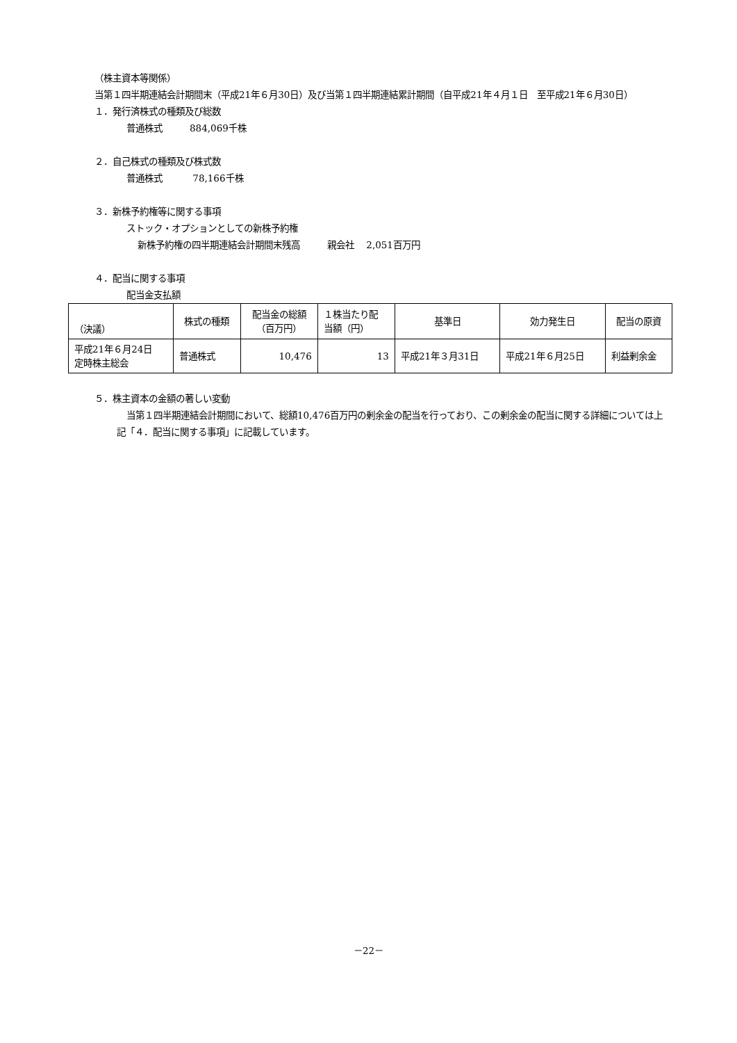（株主資本等関係）
当第１四半期連結会計期間末（平成21年６月30日）及び当第１四半期連結累計期間（自平成21年４月１日　至平成21年６月30日）
１．発行済株式の種類及び総数
普通株式　　　884,069千株
２．自己株式の種類及び株式数
普通株式　　　 78,166千株
３．新株予約権等に関する事項
ストック・オプションとしての新株予約権
新株予約権の四半期連結会計期間末残高　　　親会社　 2,051百万円
４．配当に関する事項
配当金支払額
| （決議） | 株式の種類 | 配当金の総額 （百万円） | １株当たり配 当額（円） | 基準日 | 効力発生日 | 配当の原資 |
| --- | --- | --- | --- | --- | --- | --- |
| 平成21年６月24日 定時株主総会 | 普通株式 | 10,476 | 13 | 平成21年３月31日 | 平成21年６月25日 | 利益剰余金 |
５．株主資本の金額の著しい変動
当第１四半期連結会計期間において、総額10,476百万円の剰余金の配当を行っており、この剰余金の配当に関する詳細については上記「４．配当に関する事項」に記載しています。
－22－